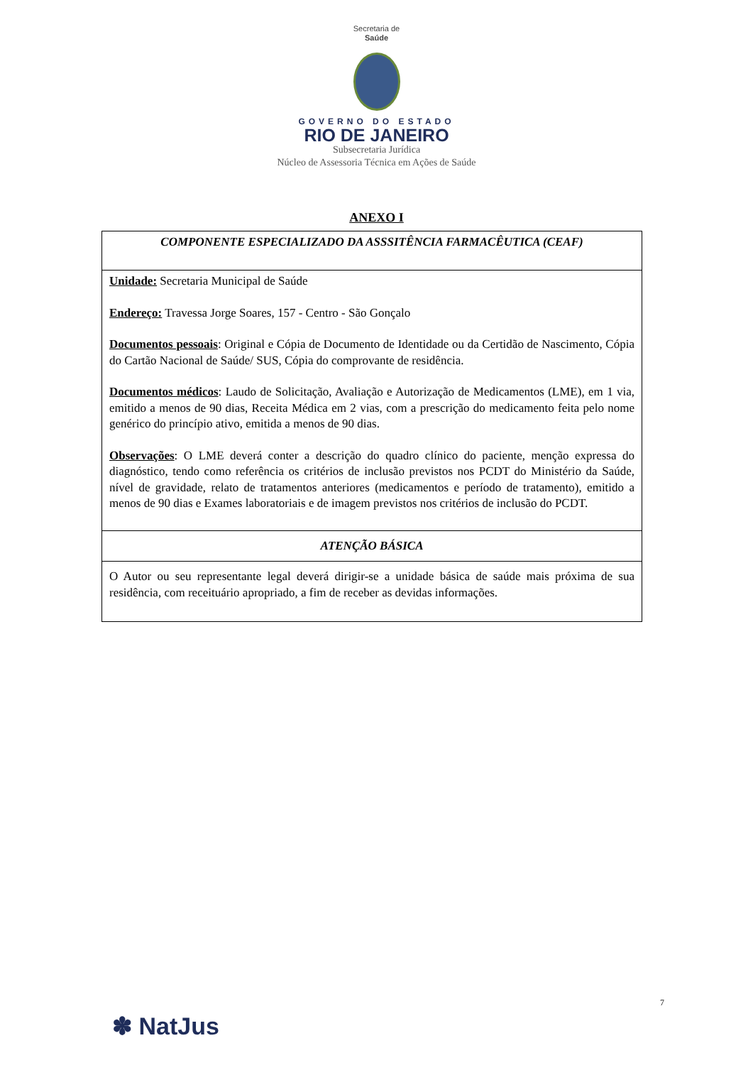Secretaria de
Saúde
GOVERNO DO ESTADO
RIO DE JANEIRO
Subsecretaria Jurídica
Núcleo de Assessoria Técnica em Ações de Saúde
ANEXO I
| COMPONENTE ESPECIALIZADO DA ASSSITÊNCIA FARMACÊUTICA (CEAF) |
| Unidade: Secretaria Municipal de Saúde Endereço: Travessa Jorge Soares, 157 - Centro - São Gonçalo Documentos pessoais : Original e Cópia de Documento de Identidade ou da Certidão de Nascimento, Cópia do Cartão Nacional de Saúde/ SUS, Cópia do comprovante de residência. Documentos médicos : Laudo de Solicitação, Avaliação e Autorização de Medicamentos (LME), em 1 via, emitido a menos de 90 dias, Receita Médica em 2 vias, com a prescrição do medicamento feita pelo nome genérico do princípio ativo, emitida a menos de 90 dias. Observações : O LME deverá conter a descrição do quadro clínico do paciente, menção expressa do diagnóstico, tendo como referência os critérios de inclusão previstos nos PCDT do Ministério da Saúde, nível de gravidade, relato de tratamentos anteriores (medicamentos e período de tratamento), emitido a menos de 90 dias e Exames laboratoriais e de imagem previstos nos critérios de inclusão do PCDT. |
| ATENÇÃO BÁSICA |
| O Autor ou seu representante legal deverá dirigir-se a unidade básica de saúde mais próxima de sua residência, com receituário apropriado, a fim de receber as devidas informações. |
✽ NatJus
7